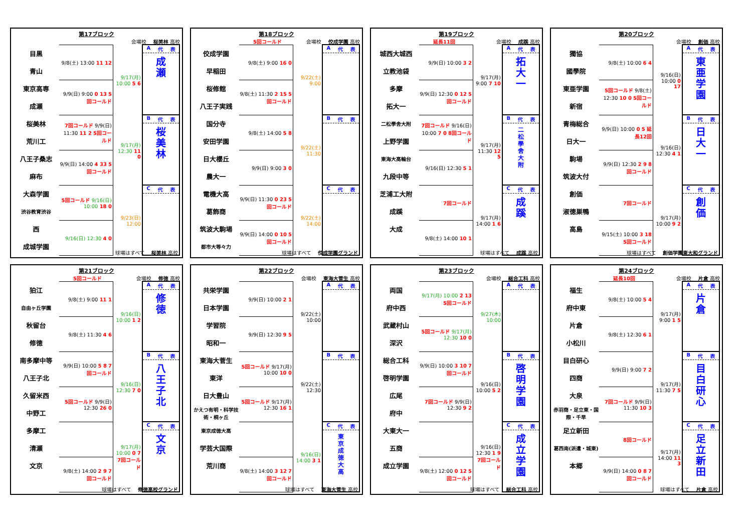第17ブロック
会場校 桜美林 高校
| 目黒 | 9/8(土) 13:00 11 12 | 9/17(月) 10:00 5 6 | A 代 表 成 瀬 |
| 青山 | | | |
| 東京高専 | 9/9(日) 9:00 0 13 5回コールド | | |
| 成瀬 | | | |
| 桜美林 | 7回コールド 9/9(日) 11:30 11 2 5回コールド | 9/17(月) 12:30 11 0 | B 代 表 桜 美 林 |
| 荒川工 | | | |
| 八王子桑志 | 9/9(日) 14:00 4 33 5回コールド | | |
| 麻布 | | | |
| 大森学園 | 5回コールド 9/16(日) 10:00 18 0 | 9/23(日) 12:00 | C 代 表 |
| 渋谷教育渋谷 | | | |
| 西 | 9/16(日) 12:30 4 0 | | |
| 成城学園 | | | |
球場はすべて 桜美林 高校
第18ブロック
5回コールド 会場校 佼成学園 高校
| 佼成学園 | 9/8(土) 9:00 16 0 | 9/22(土) 9:00 | A 代 表 |
| 早稲田 | | | |
| 桜修館 | 9/8(土) 11:30 2 15 5回コールド | | |
| 八王子実践 | | | |
| 国分寺 | 9/8(土) 14:00 5 8 | 9/22(土) 11:30 | B 代 表 |
| 安田学園 | | | |
| 日大櫻丘 | 9/9(日) 9:00 3 0 | | |
| 農大一 | | | |
| 電機大高 | 9/9(日) 11:30 0 23 5回コールド | 9/22(土) 14:00 | C 代 表 |
| 葛飾商 | | | |
| 筑波大駒場 | 9/9(日) 14:00 0 10 5回コールド | | |
| 都市大等々力 | | | |
球場はすべて 佼成学園グランド
第19ブロック
延長11回 会場校 成蹊 高校
| 城西大城西 | 9/9(日) 10:00 3 2 | 9/17(月) 9:00 7 10 | A 代 表 拓 大 一 |
| 立教池袋 | | | |
| 多摩 | 9/9(日) 12:30 0 12 5回コールド | | |
| 拓大一 | | | |
| 二松學舍大附 | 7回コールド 9/16(日) 10:00 7 0 8回コールド | 9/17(月) 11:30 12 5 | B 代 表 二 松 學 舍 大 附 |
| 上野学園 | | | |
| 東海大高輪台 | 9/16(日) 12:30 5 1 | | |
| 九段中等 | | | |
| 芝浦工大附 | 7回コールド | 9/17(月) 14:00 1 6 | C 代 表 成 蹊 |
| 成蹊 | | | |
| 大成 | 9/8(土) 14:00 10 1 | | |
球場はすべて 成蹊 高校
第20ブロック
会場校 創価 高校
| 獨協 | 9/8(土) 10:00 6 4 | 9/16(日) 10:00 0 17 | A 代 表 東 亜 学 園 |
| 國學院 | | | |
| 東亜学園 | 5回コールド 9/8(土) 12:30 10 0 5回コールド | | |
| 新宿 | | | |
| 青梅総合 | 9/9(日) 10:00 0 5 延長12回 | 9/16(日) 12:30 4 1 | B 代 表 日 大 一 |
| 日大一 | | | |
| 駒場 | 9/9(日) 12:30 2 9 8回コールド | | |
| 筑波大付 | | | |
| 創価 | 7回コールド | 9/17(月) 10:00 9 2 | C 代 表 創 価 |
| 淑徳巣鴨 | | | |
| 高島 | 9/15(土) 10:00 3 18 5回コールド | | |
球場はすべて 創価学園東大和グランド
第21ブロック
5回コールド 会場校 修徳 高校
| 狛江 | 9/8(土) 9:00 11 1 | 9/16(日) 10:00 1 2 | A 代 表 修 徳 |
| 自由ヶ丘学園 | | | |
| 秋留台 | 9/8(土) 11:30 4 6 | | |
| 修徳 | | | |
| 南多摩中等 | 9/9(日) 10:00 5 8 7回コールド | 9/16(日) 12:30 7 0 | B 代 表 八 王 子 北 |
| 八王子北 | | | |
| 久留米西 | 5回コールド 9/9(日) 12:30 26 0 | | |
| 中野工 | | | |
| 多摩工 | | 9/17(月) 10:00 0 7 7回コールド | C 代 表 文 京 |
| 清瀬 | | | |
| 文京 | 9/8(土) 14:00 2 9 7回コールド | | |
球場はすべて 修徳高校グランド
第22ブロック
会場校 東海大菅生 高校
| 共栄学園 | 9/9(日) 10:00 2 1 | 9/22(土) 10:00 | A 代 表 |
| 日本学園 | | | |
| 学習院 | 9/9(日) 12:30 9 5 | | |
| 昭和一 | | | |
| 東海大菅生 | 5回コールド 9/17(月) 10:00 10 0 | 9/22(土) 12:30 | B 代 表 |
| 東洋 | | | |
| 日大豊山 | 5回コールド 9/17(月) 12:30 16 1 | | |
| かえつ有明・科学技術・桐ヶ丘 | | | |
| 東京成徳大高 | | 9/16(日) 14:00 3 1 | C 代 表 東 京 成 徳 大 高 |
| 学芸大国際 | | | |
| 荒川商 | 9/8(土) 14:00 3 12 7回コールド | | |
球場はすべて 東海大菅生 高校
第23ブロック
会場校 総合工科 高校
| 両国 | 9/17(月) 10:00 2 13 5回コールド | 9/27(木) 10:00 | A 代 表 |
| 府中西 | | | |
| 武蔵村山 | 5回コールド 9/17(月) 12:30 10 0 | | |
| 深沢 | | | |
| 総合工科 | 9/9(日) 10:00 3 10 7回コールド | 9/16(日) 10:00 5 2 | B 代 表 啓 明 学 園 |
| 啓明学園 | | | |
| 広尾 | 7回コールド 9/9(日) 12:30 9 2 | | |
| 府中 | | | |
| 大東大一 | | 9/16(日) 12:30 1 9 7回コールド | C 代 表 成 立 学 園 |
| 五商 | | | |
| 成立学園 | 9/8(土) 12:00 0 12 5回コールド | | |
球場はすべて 総合工科 高校
第24ブロック
延長10回 会場校 片倉 高校
| 福生 | 9/8(土) 10:00 5 4 | 9/17(月) 9:00 1 5 | A 代 表 片 倉 |
| 府中東 | | | |
| 片倉 | 9/8(土) 12:30 6 1 | | |
| 小松川 | | | |
| 目白研心 | 9/9(日) 9:00 7 2 | 9/17(月) 11:30 7 5 | B 代 表 目 白 研 心 |
| 四商 | | | |
| 大泉 | 7回コールド 9/9(日) 11:30 10 3 | | |
| 赤羽商・足立東・国際・千早 | | | |
| 足立新田 | 8回コールド | 9/17(月) 14:00 11 3 | C 代 表 足 立 新 田 |
| 葛西南(派遣・城東) | | | |
| 本郷 | 9/9(日) 14:00 0 8 7回コールド | | |
球場はすべて 片倉 高校